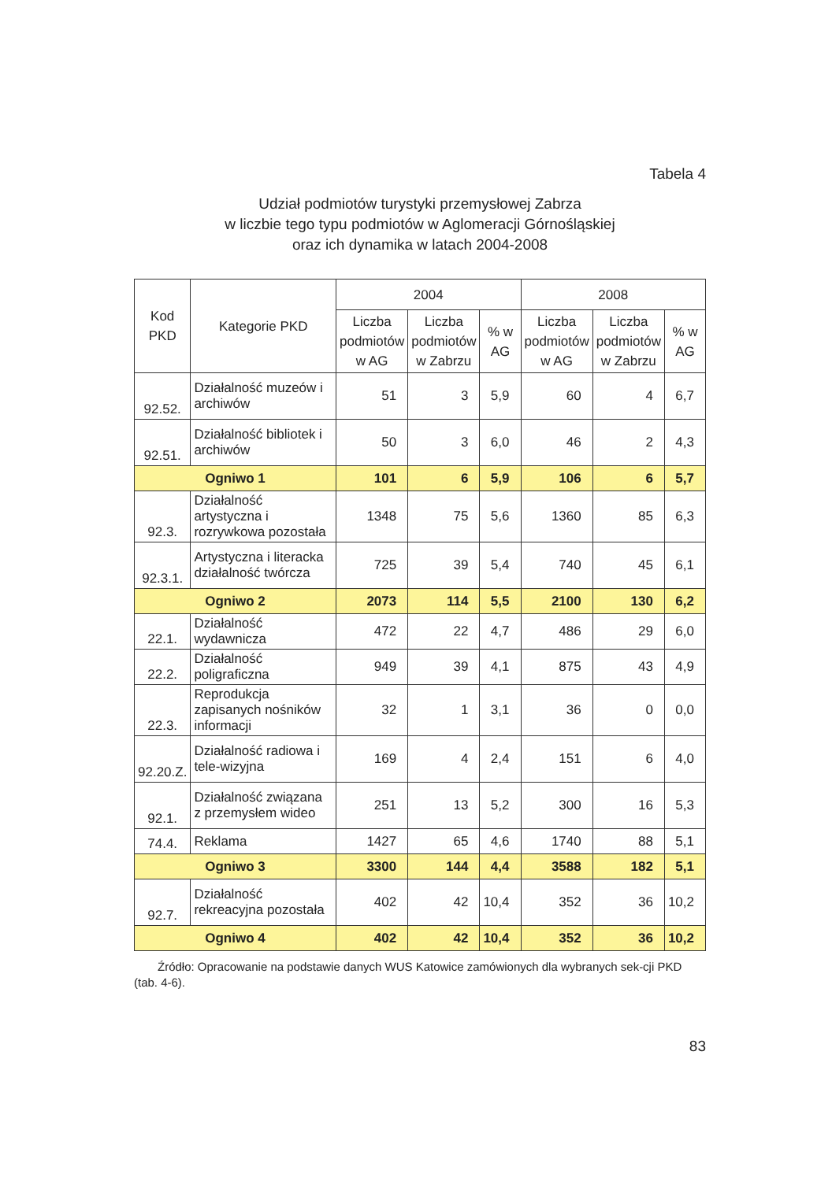Tabela 4
Udział podmiotów turystyki przemysłowej Zabrza
w liczbie tego typu podmiotów w Aglomeracji Górnośląskiej
oraz ich dynamika w latach 2004-2008
| Kod PKD | Kategorie PKD | 2004 | | | 2008 | | |
| --- | --- | --- | --- | --- | --- | --- | --- |
| | | Liczba podmiotów w AG | Liczba podmiotów w Zabrzu | % w AG | Liczba podmiotów w AG | Liczba podmiotów w Zabrzu | % w AG |
| 92.52. | Działalność muzeów i archiwów | 51 | 3 | 5,9 | 60 | 4 | 6,7 |
| 92.51. | Działalność bibliotek i archiwów | 50 | 3 | 6,0 | 46 | 2 | 4,3 |
| Ogniwo 1 | | 101 | 6 | 5,9 | 106 | 6 | 5,7 |
| 92.3. | Działalność artystyczna i rozrywkowa pozostała | 1348 | 75 | 5,6 | 1360 | 85 | 6,3 |
| 92.3.1. | Artystyczna i literacka działalność twórcza | 725 | 39 | 5,4 | 740 | 45 | 6,1 |
| Ogniwo 2 | | 2073 | 114 | 5,5 | 2100 | 130 | 6,2 |
| 22.1. | Działalność wydawnicza | 472 | 22 | 4,7 | 486 | 29 | 6,0 |
| 22.2. | Działalność poligraficzna | 949 | 39 | 4,1 | 875 | 43 | 4,9 |
| 22.3. | Reprodukcja zapisanych nośników informacji | 32 | 1 | 3,1 | 36 | 0 | 0,0 |
| 92.20.Z. | Działalność radiowa i tele-wizyjna | 169 | 4 | 2,4 | 151 | 6 | 4,0 |
| 92.1. | Działalność związana z przemysłem wideo | 251 | 13 | 5,2 | 300 | 16 | 5,3 |
| 74.4. | Reklama | 1427 | 65 | 4,6 | 1740 | 88 | 5,1 |
| Ogniwo 3 | | 3300 | 144 | 4,4 | 3588 | 182 | 5,1 |
| 92.7. | Działalność rekreacyjna pozostała | 402 | 42 | 10,4 | 352 | 36 | 10,2 |
| Ogniwo 4 | | 402 | 42 | 10,4 | 352 | 36 | 10,2 |
Źródło: Opracowanie na podstawie danych WUS Katowice zamówionych dla wybranych sek-cji PKD (tab. 4-6).
83